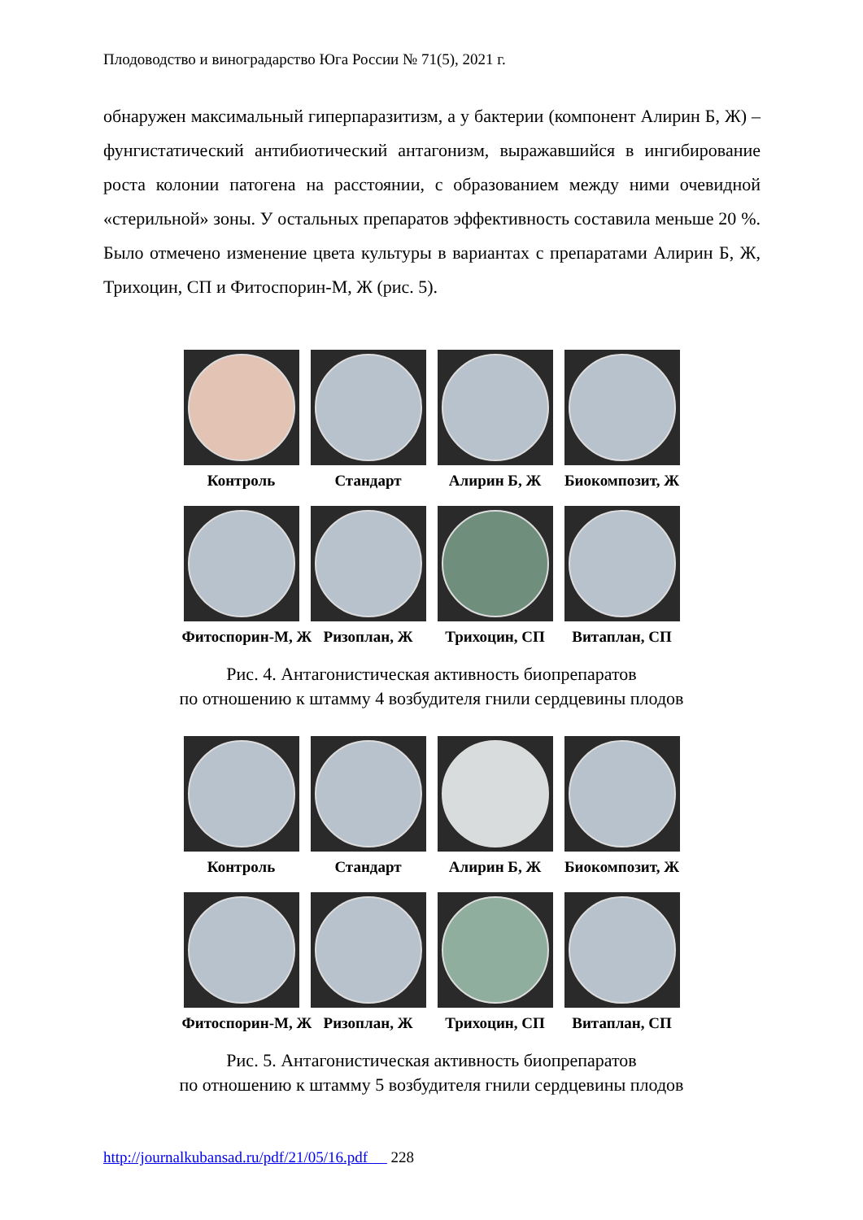Плодоводство и виноградарство Юга России № 71(5), 2021 г.
обнаружен максимальный гиперпаразитизм, а у бактерии (компонент Алирин Б, Ж) – фунгистатический антибиотический антагонизм, выра­жавшийся в ингибирование роста колонии патогена на расстоянии, с об­разованием между ними очевидной «стерильной» зоны. У остальных пре­паратов эффективность составила меньше 20 %. Было отмечено измене­ние цвета культуры в вариантах с препаратами Алирин Б, Ж, Трихоцин, СП и Фитоспорин-М, Ж (рис. 5).
Контроль Стандарт Алирин Б, Ж Биокомпозит, Ж
Фитоспорин-М, Ж Ризоплан, Ж Трихоцин, СП Витаплан, СП
Рис. 4. Антагонистическая активность биопрепаратов
по отношению к штамму 4 возбудителя гнили сердцевины плодов
Контроль Стандарт Алирин Б, Ж Биокомпозит, Ж
Фитоспорин-М, Ж Ризоплан, Ж Трихоцин, СП Витаплан, СП
Рис. 5. Антагонистическая активность биопрепаратов
по отношению к штамму 5 возбудителя гнили сердцевины плодов
http://journalkubansad.ru/pdf/21/05/16.pdf 228